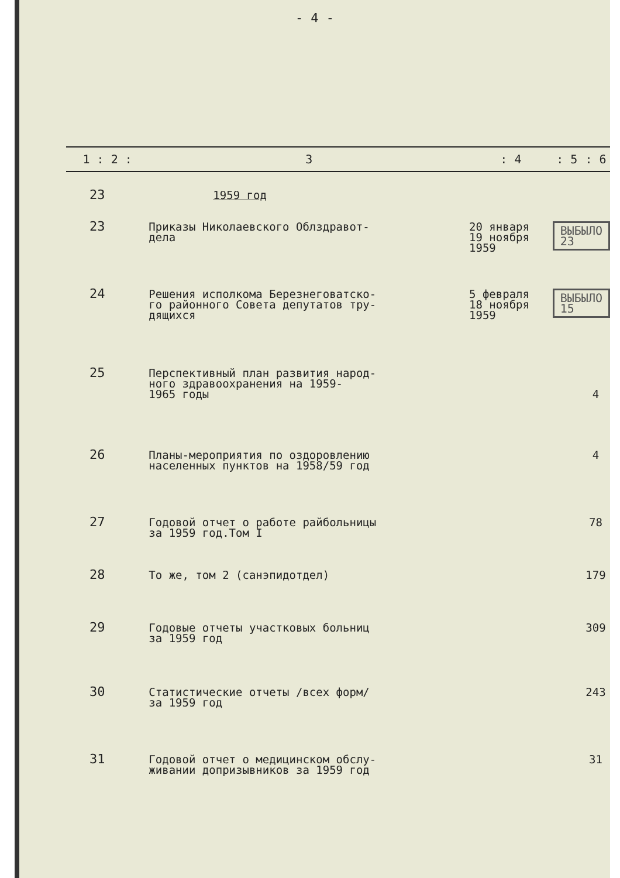- 4 -
| 1 : 2 : | 3 | : 4 | : 5 | : 6 |
| --- | --- | --- | --- | --- |
| 23 | 1959 год | | | |
| 23 | Приказы Николаевского Облздравот- дела | 20 января 19 ноября 1959 | ВЫБЫЛО 23 | |
| 24 | Решения исполкома Березнеговатско- го районного Совета депутатов тру- дящихся | 5 февраля 18 ноября 1959 | ВЫБЫЛО 15 | |
| 25 | Перспективный план развития народ- ного здравоохранения на 1959- 1965 годы | | | 4 |
| 26 | Планы-мероприятия по оздоровлению населенных пунктов на 1958/59 год | | | 4 |
| 27 | Годовой отчет о работе райбольницы за 1959 год.Том I | | | 78 |
| 28 | То же, том 2 (санэпидотдел) | | | 179 |
| 29 | Годовые отчеты участковых больниц за 1959 год | | | 309 |
| 30 | Статистические отчеты /всех форм/ за 1959 год | | | 243 |
| 31 | Годовой отчет о медицинском обслу- живании допризывников за 1959 год | | | 31 |